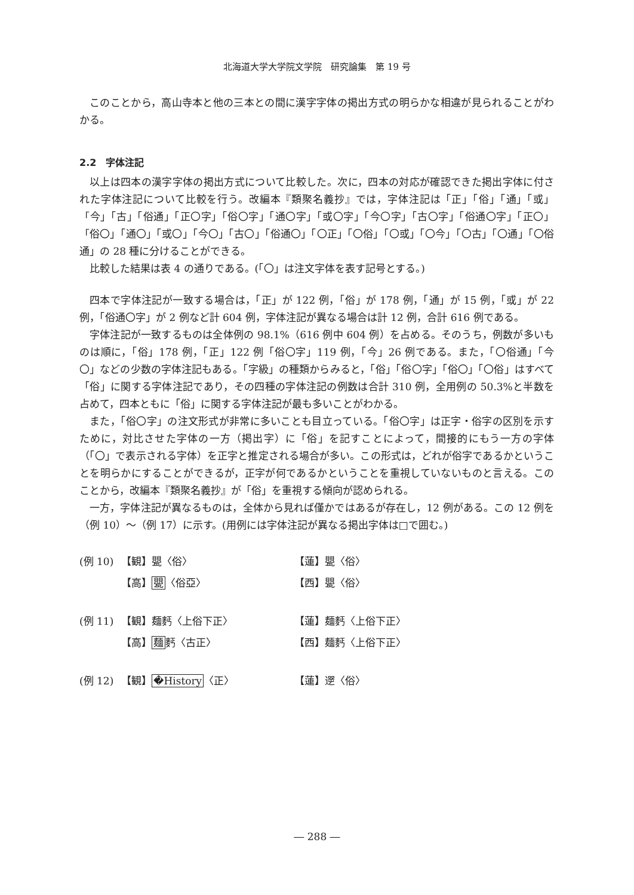北海道大学大学院文学院　研究論集　第 19 号
このことから，高山寺本と他の三本との間に漢字字体の掲出方式の明らかな相違が見られることがわかる。
2.2　字体注記
以上は四本の漢字字体の掲出方式について比較した。次に，四本の対応が確認できた掲出字体に付された字体注記について比較を行う。改編本『類聚名義抄』では，字体注記は「正」「俗」「通」「或」「今」「古」「俗通」「正〇字」「俗〇字」「通〇字」「或〇字」「今〇字」「古〇字」「俗通〇字」「正〇」「俗〇」「通〇」「或〇」「今〇」「古〇」「俗通〇」「〇正」「〇俗」「〇或」「〇今」「〇古」「〇通」「〇俗通」の 28 種に分けることができる。
比較した結果は表 4 の通りである。(「〇」は注文字体を表す記号とする。)
四本で字体注記が一致する場合は，「正」が 122 例，「俗」が 178 例，「通」が 15 例，「或」が 22 例，「俗通〇字」が 2 例など計 604 例，字体注記が異なる場合は計 12 例，合計 616 例である。
字体注記が一致するものは全体例の 98.1%（616 例中 604 例）を占める。そのうち，例数が多いものは順に，「俗」178 例，「正」122 例「俗〇字」119 例，「今」26 例である。また，「〇俗通」「今〇」などの少数の字体注記もある。「字級」の種類からみると，「俗」「俗〇字」「俗〇」「〇俗」はすべて「俗」に関する字体注記であり，その四種の字体注記の例数は合計 310 例，全用例の 50.3%と半数を占めて，四本ともに「俗」に関する字体注記が最も多いことがわかる。
また，「俗〇字」の注文形式が非常に多いことも目立っている。「俗〇字」は正字・俗字の区別を示すために，対比させた字体の一方（掲出字）に「俗」を記すことによって，間接的にもう一方の字体（「〇」で表示される字体）を正字と推定される場合が多い。この形式は，どれが俗字であるかということを明らかにすることができるが，正字が何であるかということを重視していないものと言える。このことから，改編本『類聚名義抄』が「俗」を重視する傾向が認められる。
一方，字体注記が異なるものは，全体から見れば僅かではあるが存在し，12 例がある。この 12 例を（例 10）～（例 17）に示す。(用例には字体注記が異なる掲出字体は□で囲む。)
(例 10)
【観】甖〈俗〉
【蓮】甖〈俗〉
【高】甖〈俗亞〉
【西】甖〈俗〉
(例 11)
【観】麺麫〈上俗下正〉
【蓮】麺麫〈上俗下正〉
【高】麺麫〈古正〉
【西】麺麫〈上俗下正〉
(例 12)
【観】�History〈正〉
【蓮】遻〈俗〉
― 288 ―